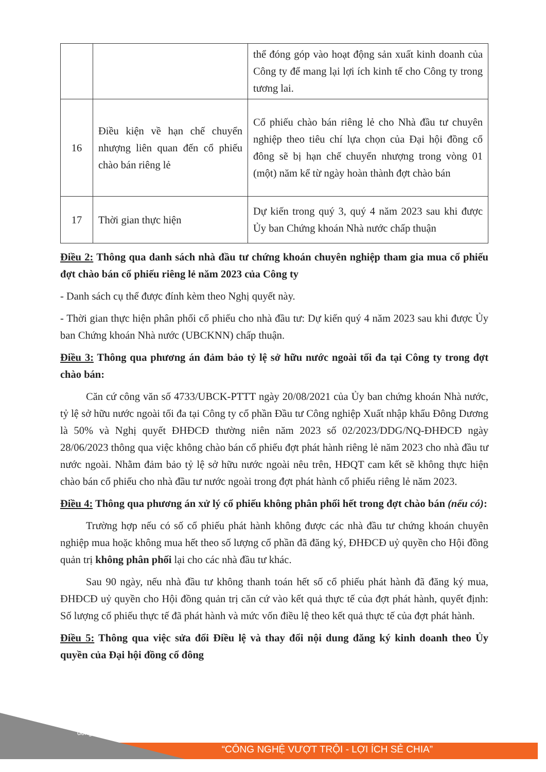| | | thể đóng góp vào hoạt động sản xuất kinh doanh của Công ty để mang lại lợi ích kinh tế cho Công ty trong tương lai. |
| 16 | Điều kiện về hạn chế chuyển nhượng liên quan đến cổ phiếu chào bán riêng lẻ | Cổ phiếu chào bán riêng lẻ cho Nhà đầu tư chuyên nghiệp theo tiêu chí lựa chọn của Đại hội đồng cổ đông sẽ bị hạn chế chuyển nhượng trong vòng 01 (một) năm kể từ ngày hoàn thành đợt chào bán |
| 17 | Thời gian thực hiện | Dự kiến trong quý 3, quý 4 năm 2023 sau khi được Ủy ban Chứng khoán Nhà nước chấp thuận |
Điều 2: Thông qua danh sách nhà đầu tư chứng khoán chuyên nghiệp tham gia mua cổ phiếu đợt chào bán cổ phiếu riêng lẻ năm 2023 của Công ty
- Danh sách cụ thể được đính kèm theo Nghị quyết này.
- Thời gian thực hiện phân phối cổ phiếu cho nhà đầu tư: Dự kiến quý 4 năm 2023 sau khi được Ủy ban Chứng khoán Nhà nước (UBCKNN) chấp thuận.
Điều 3: Thông qua phương án đảm bảo tỷ lệ sở hữu nước ngoài tối đa tại Công ty trong đợt chào bán:
Căn cứ công văn số 4733/UBCK-PTTT ngày 20/08/2021 của Ủy ban chứng khoán Nhà nước, tỷ lệ sở hữu nước ngoài tối đa tại Công ty cổ phần Đầu tư Công nghiệp Xuất nhập khẩu Đông Dương là 50% và Nghị quyết ĐHĐCĐ thường niên năm 2023 số 02/2023/DDG/NQ-ĐHĐCĐ ngày 28/06/2023 thông qua việc không chào bán cổ phiếu đợt phát hành riêng lẻ năm 2023 cho nhà đầu tư nước ngoài. Nhằm đảm bảo tỷ lệ sở hữu nước ngoài nêu trên, HĐQT cam kết sẽ không thực hiện chào bán cổ phiếu cho nhà đầu tư nước ngoài trong đợt phát hành cổ phiếu riêng lẻ năm 2023.
Điều 4: Thông qua phương án xử lý cổ phiếu không phân phối hết trong đợt chào bán (nếu có):
Trường hợp nếu có số cổ phiếu phát hành không được các nhà đầu tư chứng khoán chuyên nghiệp mua hoặc không mua hết theo số lượng cổ phần đã đăng ký, ĐHĐCĐ uỷ quyền cho Hội đồng quản trị không phân phối lại cho các nhà đầu tư khác.
Sau 90 ngày, nếu nhà đầu tư không thanh toán hết số cổ phiếu phát hành đã đăng ký mua, ĐHĐCĐ uỷ quyền cho Hội đồng quản trị căn cứ vào kết quả thực tế của đợt phát hành, quyết định: Số lượng cổ phiếu thực tế đã phát hành và mức vốn điều lệ theo kết quả thực tế của đợt phát hành.
Điều 5: Thông qua việc sửa đổi Điều lệ và thay đổi nội dung đăng ký kinh doanh theo Ủy quyền của Đại hội đồng cổ đông
dongduongcorp.com.vn
“CÔNG NGHỆ VƯỢT TRỘI - LỢI ÍCH SẺ CHIA”